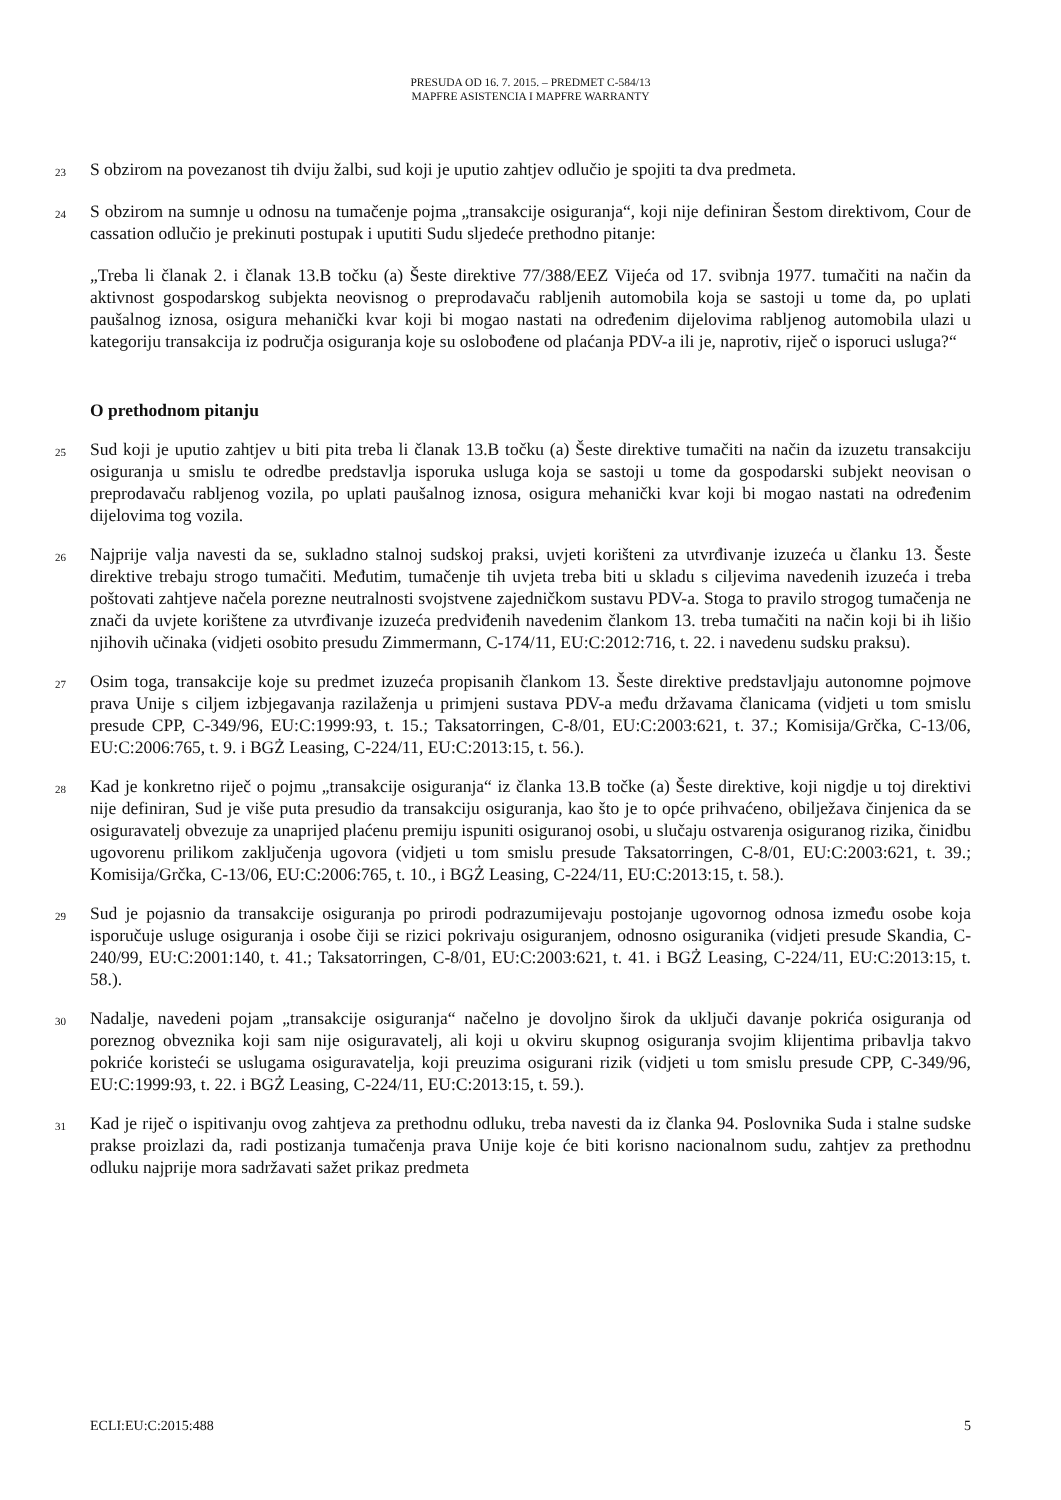PRESUDA OD 16. 7. 2015. – PREDMET C-584/13
MAPFRE ASISTENCIA I MAPFRE WARRANTY
23
S obzirom na povezanost tih dviju žalbi, sud koji je uputio zahtjev odlučio je spojiti ta dva predmeta.
24
S obzirom na sumnje u odnosu na tumačenje pojma „transakcije osiguranja“, koji nije definiran Šestom direktivom, Cour de cassation odlučio je prekinuti postupak i uputiti Sudu sljedeće prethodno pitanje:
„Treba li članak 2. i članak 13.B točku (a) Šeste direktive 77/388/EEZ Vijeća od 17. svibnja 1977. tumačiti na način da aktivnost gospodarskog subjekta neovisnog o preprodavaču rabljenih automobila koja se sastoji u tome da, po uplati paušalnog iznosa, osigura mehanički kvar koji bi mogao nastati na određenim dijelovima rabljenog automobila ulazi u kategoriju transakcija iz područja osiguranja koje su oslobođene od plaćanja PDV-a ili je, naprotiv, riječ o isporuci usluga?“
O prethodnom pitanju
25
Sud koji je uputio zahtjev u biti pita treba li članak 13.B točku (a) Šeste direktive tumačiti na način da izuzetu transakciju osiguranja u smislu te odredbe predstavlja isporuka usluga koja se sastoji u tome da gospodarski subjekt neovisan o preprodavaču rabljenog vozila, po uplati paušalnog iznosa, osigura mehanički kvar koji bi mogao nastati na određenim dijelovima tog vozila.
26
Najprije valja navesti da se, sukladno stalnoj sudskoj praksi, uvjeti korišteni za utvrđivanje izuzeća u članku 13. Šeste direktive trebaju strogo tumačiti. Međutim, tumačenje tih uvjeta treba biti u skladu s ciljevima navedenih izuzeća i treba poštovati zahtjeve načela porezne neutralnosti svojstvene zajedničkom sustavu PDV-a. Stoga to pravilo strogog tumačenja ne znači da uvjete korištene za utvrđivanje izuzeća predviđenih navedenim člankom 13. treba tumačiti na način koji bi ih lišio njihovih učinaka (vidjeti osobito presudu Zimmermann, C-174/11, EU:C:2012:716, t. 22. i navedenu sudsku praksu).
27
Osim toga, transakcije koje su predmet izuzeća propisanih člankom 13. Šeste direktive predstavljaju autonomne pojmove prava Unije s ciljem izbjegavanja razilaženja u primjeni sustava PDV-a među državama članicama (vidjeti u tom smislu presude CPP, C-349/96, EU:C:1999:93, t. 15.; Taksatorringen, C-8/01, EU:C:2003:621, t. 37.; Komisija/Grčka, C-13/06, EU:C:2006:765, t. 9. i BGŻ Leasing, C-224/11, EU:C:2013:15, t. 56.).
28
Kad je konkretno riječ o pojmu „transakcije osiguranja“ iz članka 13.B točke (a) Šeste direktive, koji nigdje u toj direktivi nije definiran, Sud je više puta presudio da transakciju osiguranja, kao što je to opće prihvaćeno, obilježava činjenica da se osiguravatelj obvezuje za unaprijed plaćenu premiju ispuniti osiguranoj osobi, u slučaju ostvarenja osiguranog rizika, činidbu ugovorenu prilikom zaključenja ugovora (vidjeti u tom smislu presude Taksatorringen, C-8/01, EU:C:2003:621, t. 39.; Komisija/Grčka, C-13/06, EU:C:2006:765, t. 10., i BGŻ Leasing, C-224/11, EU:C:2013:15, t. 58.).
29
Sud je pojasnio da transakcije osiguranja po prirodi podrazumijevaju postojanje ugovornog odnosa između osobe koja isporučuje usluge osiguranja i osobe čiji se rizici pokrivaju osiguranjem, odnosno osiguranika (vidjeti presude Skandia, C-240/99, EU:C:2001:140, t. 41.; Taksatorringen, C-8/01, EU:C:2003:621, t. 41. i BGŻ Leasing, C-224/11, EU:C:2013:15, t. 58.).
30
Nadalje, navedeni pojam „transakcije osiguranja“ načelno je dovoljno širok da uključi davanje pokrića osiguranja od poreznog obveznika koji sam nije osiguravatelj, ali koji u okviru skupnog osiguranja svojim klijentima pribavlja takvo pokriće koristeći se uslugama osiguravatelja, koji preuzima osigurani rizik (vidjeti u tom smislu presude CPP, C-349/96, EU:C:1999:93, t. 22. i BGŻ Leasing, C-224/11, EU:C:2013:15, t. 59.).
31
Kad je riječ o ispitivanju ovog zahtjeva za prethodnu odluku, treba navesti da iz članka 94. Poslovnika Suda i stalne sudske prakse proizlazi da, radi postizanja tumačenja prava Unije koje će biti korisno nacionalnom sudu, zahtjev za prethodnu odluku najprije mora sadržavati sažet prikaz predmeta
ECLI:EU:C:2015:488 5